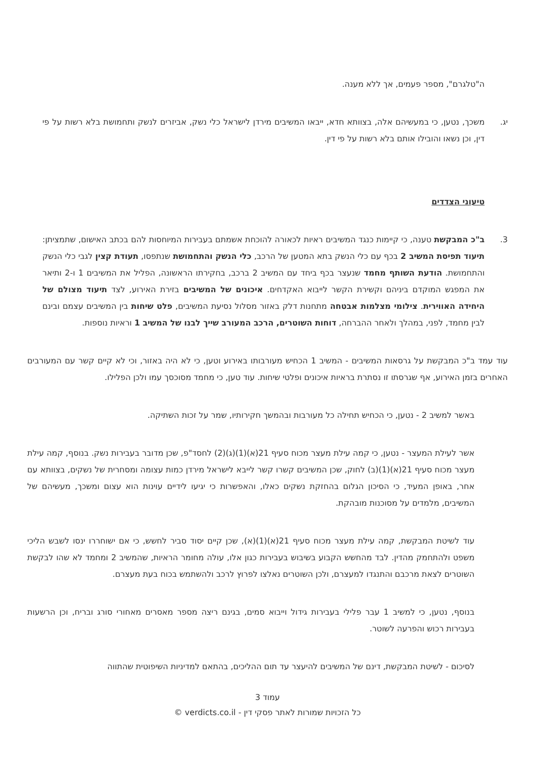ה"טלגרם", מספר פעמים, אך ללא מענה.
יג. משכך, נטען, כי במעשיהם אלה, בצוותא חדא, ייבאו המשיבים מירדן לישראל כלי נשק, אביזרים לנשק ותחמושת בלא רשות על פי דין, וכן נשאו והובילו אותם בלא רשות על פי דין.
טיעוני הצדדים
3. ב"כ המבקשת טענה, כי קיימות כנגד המשיבים ראיות לכאורה להוכחת אשמתם בעבירות המיוחסות להם בכתב האישום, שתמציתן: תיעוד תפיסת המשיב 2 בכף עם כלי הנשק בתא המטען של הרכב, כלי הנשק והתחמושת שנתפסו, תעודת קצין לגבי כלי הנשק והתחמושת. הודעת השותף מחמד שנעצר בכף ביחד עם המשיב 2 ברכב, בחקירתו הראשונה, הפליל את המשיבים 1 ו-2 ותיאר את המפגש המוקדם ביניהם וקשירת הקשר לייבוא האקדחים. איכונים של המשיבים בזירת האירוע, לצד תיעוד מצולם של היחידה האווירית. צילומי מצלמות אבטחה מתחנות דלק באזור מסלול נסיעת המשיבים, פלט שיחות בין המשיבים עצמם ובינם לבין מחמד, לפני, במהלך ולאחר ההברחה, דוחות השוטרים, הרכב המעורב שייך לבנו של המשיב 1 וראיות נוספות.
עוד עמד ב"כ המבקשת על גרסאות המשיבים - המשיב 1 הכחיש מעורבותו באירוע וטען, כי לא היה באזור, וכי לא קיים קשר עם המעורבים האחרים בזמן האירוע, אף שגרסתו זו נסתרת בראיות איכונים ופלטי שיחות. עוד טען, כי מחמד מסוכסך עמו ולכן הפלילו.
באשר למשיב 2 - נטען, כי הכחיש תחילה כל מעורבות ובהמשך חקירותיו, שמר על זכות השתיקה.
אשר לעילת המעצר - נטען, כי קמה עילת מעצר מכוח סעיף 21(א)(1)(ג)(2) לחסד"פ, שכן מדובר בעבירות נשק. בנוסף, קמה עילת מעצר מכוח סעיף 21(א)(1)(ב) לחוק, שכן המשיבים קשרו קשר לייבא לישראל מירדן כמות עצומה ומסחרית של נשקים, בצוותא עם אחר, באופן המעיד, כי הסיכון הגלום בהחזקת נשקים כאלו, והאפשרות כי יגיעו לידיים עוינות הוא עצום ומשכך, מעשיהם של המשיבים, מלמדים על מסוכנות מובהקת.
עוד לשיטת המבקשת, קמה עילת מעצר מכוח סעיף 21(א)(1)(א), שכן קיים יסוד סביר לחשש, כי אם ישוחררו ינסו לשבש הליכי משפט ולהתחמק מהדין. לבד מהחשש הקבוע בשיבוש בעבירות כגון אלו, עולה מחומר הראיות, שהמשיב 2 ומחמד לא שהו לבקשת השוטרים לצאת מרכבם והתנגדו למעצרם, ולכן השוטרים נאלצו לפרוץ לרכב ולהשתמש בכוח בעת מעצרם.
בנוסף, נטען, כי למשיב 1 עבר פלילי בעבירות גידול וייבוא סמים, בגינם ריצה מספר מאסרים מאחורי סורג ובריח, וכן הרשעות בעבירות רכוש והפרעה לשוטר.
לסיכום - לשיטת המבקשת, דינם של המשיבים להיעצר עד תום ההליכים, בהתאם למדיניות השיפוטית שהתווה
עמוד 3
כל הזכויות שמורות לאתר פסקי דין - verdicts.co.il ©